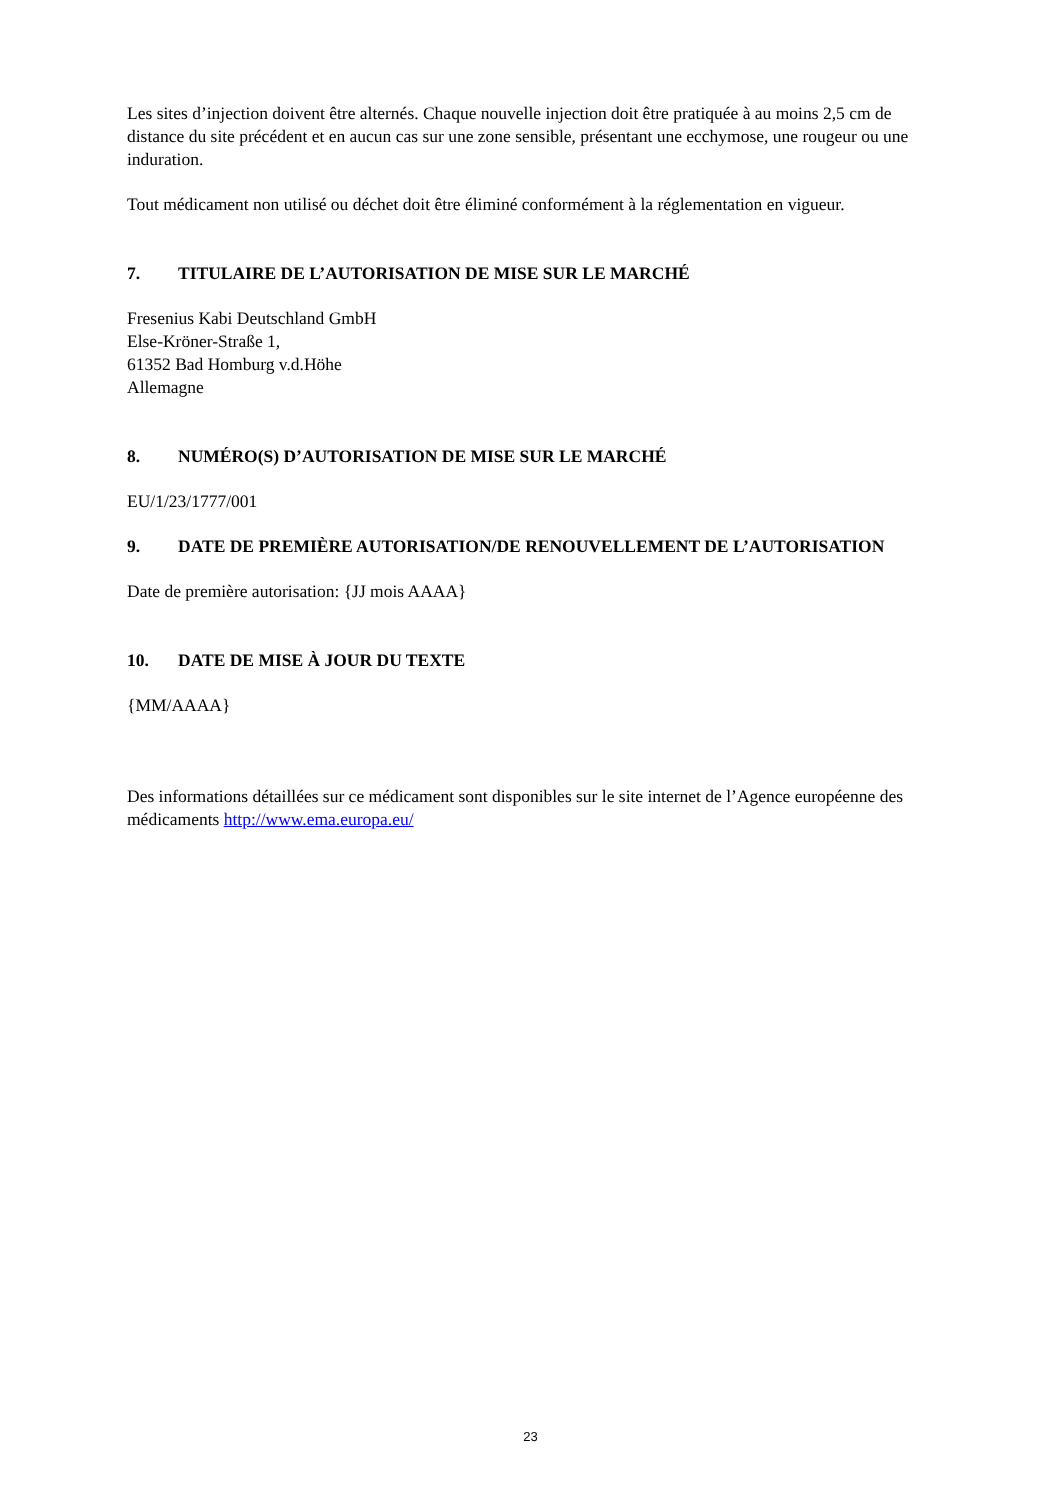Les sites d’injection doivent être alternés. Chaque nouvelle injection doit être pratiquée à au moins 2,5 cm de distance du site précédent et en aucun cas sur une zone sensible, présentant une ecchymose, une rougeur ou une induration.
Tout médicament non utilisé ou déchet doit être éliminé conformément à la réglementation en vigueur.
7. TITULAIRE DE L’AUTORISATION DE MISE SUR LE MARCHÉ
Fresenius Kabi Deutschland GmbH
Else-Kröner-Straße 1,
61352 Bad Homburg v.d.Höhe
Allemagne
8. NUMÉRO(S) D’AUTORISATION DE MISE SUR LE MARCHÉ
EU/1/23/1777/001
9. DATE DE PREMIÈRE AUTORISATION/DE RENOUVELLEMENT DE L’AUTORISATION
Date de première autorisation: {JJ mois AAAA}
10. DATE DE MISE À JOUR DU TEXTE
{MM/AAAA}
Des informations détaillées sur ce médicament sont disponibles sur le site internet de l’Agence européenne des médicaments http://www.ema.europa.eu/
23